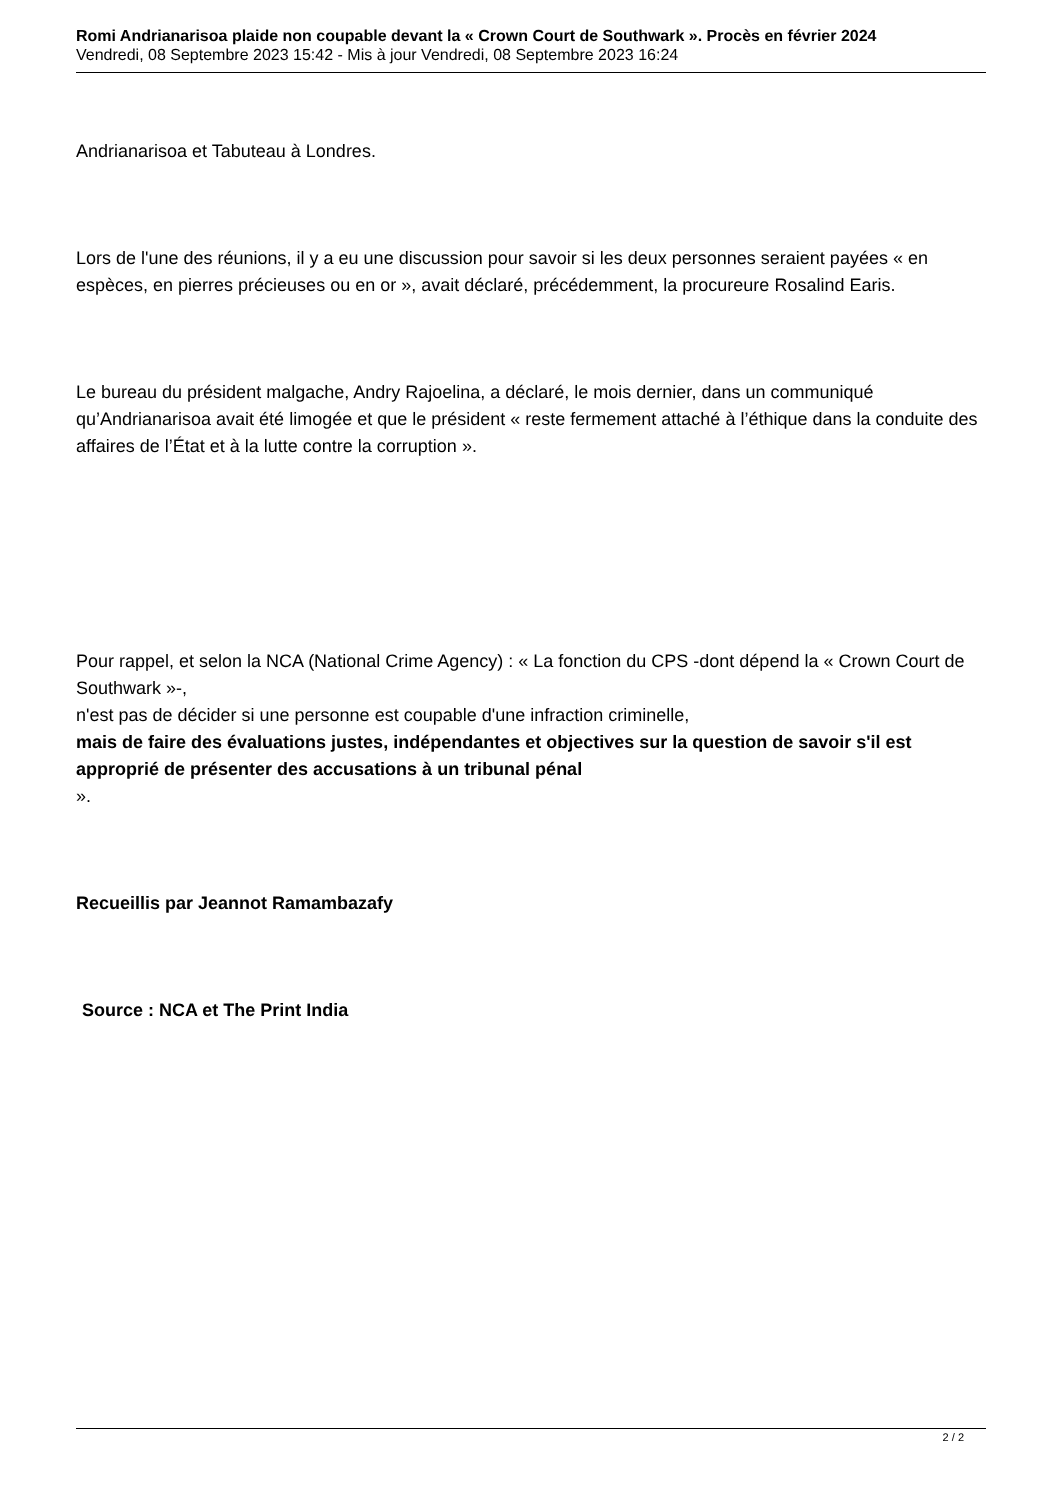Romi Andrianarisoa plaide non coupable devant la « Crown Court de Southwark ». Procès en février 2024
Vendredi, 08 Septembre 2023 15:42 - Mis à jour Vendredi, 08 Septembre 2023 16:24
Andrianarisoa et Tabuteau à Londres.
Lors de l'une des réunions, il y a eu une discussion pour savoir si les deux personnes seraient payées « en espèces, en pierres précieuses ou en or », avait déclaré, précédemment, la procureure Rosalind Earis.
Le bureau du président malgache, Andry Rajoelina, a déclaré, le mois dernier, dans un communiqué qu’Andrianarisoa avait été limogée et que le président « reste fermement attaché à l’éthique dans la conduite des affaires de l’État et à la lutte contre la corruption ».
Pour rappel, et selon la NCA (National Crime Agency) : « La fonction du CPS -dont dépend la « Crown Court de Southwark »-,
n'est pas de décider si une personne est coupable d'une infraction criminelle,
mais de faire des évaluations justes, indépendantes et objectives sur la question de savoir s'il est approprié de présenter des accusations à un tribunal pénal
».
Recueillis par Jeannot Ramambazafy
Source : NCA et The Print India
2 / 2